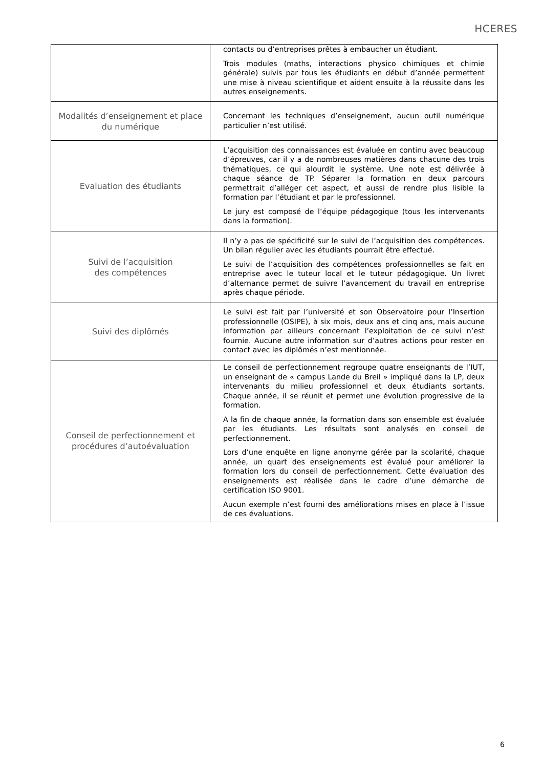HCERES
| | contacts ou d’entreprises prêtes à embaucher un étudiant. Trois modules (maths, interactions physico chimiques et chimie générale) suivis par tous les étudiants en début d’année permettent une mise à niveau scientifique et aident ensuite à la réussite dans les autres enseignements. |
| Modalités d’enseignement et place du numérique | Concernant les techniques d’enseignement, aucun outil numérique particulier n’est utilisé. |
| Evaluation des étudiants | L’acquisition des connaissances est évaluée en continu avec beaucoup d’épreuves, car il y a de nombreuses matières dans chacune des trois thématiques, ce qui alourdit le système. Une note est délivrée à chaque séance de TP. Séparer la formation en deux parcours permettrait d’alléger cet aspect, et aussi de rendre plus lisible la formation par l’étudiant et par le professionnel. Le jury est composé de l’équipe pédagogique (tous les intervenants dans la formation). |
| Suivi de l’acquisition des compétences | Il n’y a pas de spécificité sur le suivi de l’acquisition des compétences. Un bilan régulier avec les étudiants pourrait être effectué. Le suivi de l’acquisition des compétences professionnelles se fait en entreprise avec le tuteur local et le tuteur pédagogique. Un livret d’alternance permet de suivre l’avancement du travail en entreprise après chaque période. |
| Suivi des diplômés | Le suivi est fait par l’université et son Observatoire pour l’Insertion professionnelle (OSIPE), à six mois, deux ans et cinq ans, mais aucune information par ailleurs concernant l’exploitation de ce suivi n’est fournie. Aucune autre information sur d’autres actions pour rester en contact avec les diplômés n’est mentionnée. |
| Conseil de perfectionnement et procédures d’autoévaluation | Le conseil de perfectionnement regroupe quatre enseignants de l’IUT, un enseignant de « campus Lande du Breil » impliqué dans la LP, deux intervenants du milieu professionnel et deux étudiants sortants. Chaque année, il se réunit et permet une évolution progressive de la formation. A la fin de chaque année, la formation dans son ensemble est évaluée par les étudiants. Les résultats sont analysés en conseil de perfectionnement. Lors d’une enquête en ligne anonyme gérée par la scolarité, chaque année, un quart des enseignements est évalué pour améliorer la formation lors du conseil de perfectionnement. Cette évaluation des enseignements est réalisée dans le cadre d’une démarche de certification ISO 9001. Aucun exemple n’est fourni des améliorations mises en place à l’issue de ces évaluations. |
6